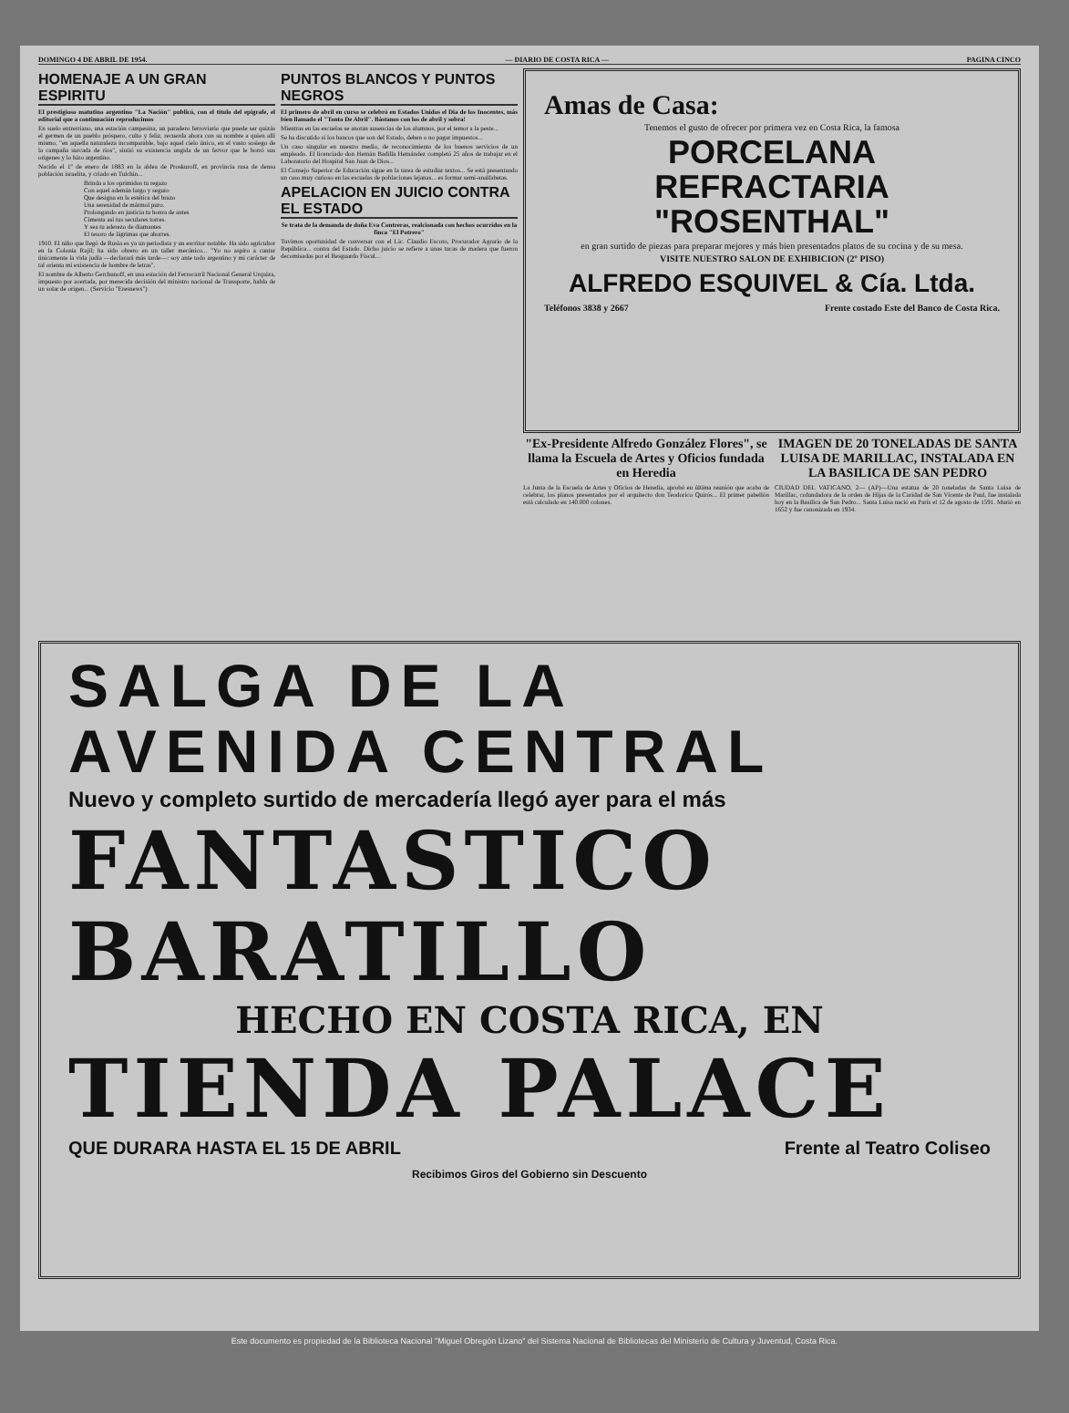DOMINGO 4 DE ABRIL DE 1954. — DIARIO DE COSTA RICA — PAGINA CINCO
HOMENAJE A UN GRAN ESPIRITU
El prestigioso matutino argentino "La Nación" publicó, con el título del epígrafe, el editorial que a continuación reproducimos
En suelo entrerriano, una estación campesina, un paradero ferroviario que puede ser quizás el germen de un pueblo próspero, culto y feliz, recuerda ahora con su nombre a quien allí mismo, "en aquella naturaleza incomparable, bajo aquel cielo único, en el vasto sosiego de la campaña surcada de ríos", sintió su existencia ungida de un fervor que le borró sus orígenes y lo hizo argentino.
Nacido el 1º de enero de 1883 en la aldea de Proskuroff, en provincia rusa de densa población israelita, y criado en Tulchin...
Brinda a los oprimidos tu regazo
Con aquel ademán largo y seguro
Que designa en la estética del brazo
Una serenidad de mármol puro.
Prolongando en justicia tu honra de antes
Cimenta así tus seculares torres.
Y sea tu aderezo de diamantes
El tesoro de lágrimas que ahorres.
1910. El niño que llegó de Rusia es ya un periodista y un escritor notable. Ha sido agricultor en la Colonia Rajil; ha sido obrero en un taller mecánico... "Yo no aspiro a cantar únicamente la vida judía —declarará más tarde—: soy ante todo argentino y mi carácter de tal orienta mi existencia de hombre de letras".
El nombre de Alberto Gerchunoff, en una estación del Ferrocarril Nacional General Urquiza, impuesto por acertada, por merecida decisión del ministro nacional de Transporte, habla de un solar de origen... (Servicio "Eresnews")
PUNTOS BLANCOS Y PUNTOS NEGROS
El primero de abril en curso se celebró en Estados Unidos el Día de los Inocentes, más bien llamado el "Tonto De Abril". Bástanos con los de abril y sobra!
Mientras en las escuelas se anotan ausencias de los alumnos, por el temor a la peste...
Se ha discutido si los bancos que son del Estado, deben o no pagar impuestos...
Un caso singular en nuestro medio, de reconocimiento de los buenos servicios de un empleado. El licenciado don Hernán Badilla Hernández completó 25 años de trabajar en el Laboratorio del Hospital San Juan de Dios...
El Consejo Superior de Educación sigue en la tarea de estudiar textos... Se está presentando un caso muy curioso en las escuelas de poblaciones lejanas... es formar semi-analfabetas.
APELACION EN JUICIO CONTRA EL ESTADO
Se trata de la demanda de doña Eva Contreras, realcionada con hechos ocurridos en la finca "El Potrero"
Tuvimos oportunidad de conversar con el Lic. Claudio Escoto, Procurador Agrario de la República... contra del Estado. Dicho juicio se refiere a unas tucas de madera que fueron decomisadas por el Resguardo Fiscal...
Amas de Casa:
Tenemos el gusto de ofrecer por primera vez en Costa Rica, la famosa
PORCELANA
REFRACTARIA
"ROSENTHAL"
en gran surtido de piezas para preparar mejores y más bien presentados platos de su cocina y de su mesa.
VISITE NUESTRO SALON DE EXHIBICION (2º PISO)
ALFREDO ESQUIVEL & Cía. Ltda.
Teléfonos 3838 y 2667 Frente costado Este del Banco de Costa Rica.
"Ex-Presidente Alfredo González Flores", se llama la Escuela de Artes y Oficios fundada en Heredia
La Junta de la Escuela de Artes y Oficios de Heredia, aprobó en última reunión que acaba de celebrar, los planos presentados por el arquitecto don Teodorico Quirós... El primer pabellón está calculado en 140.000 colones.
IMAGEN DE 20 TONELADAS DE SANTA LUISA DE MARILLAC, INSTALADA EN LA BASILICA DE SAN PEDRO
CIUDAD DEL VATICANO, 2— (AP)—Una estatua de 20 toneladas de Santa Luisa de Marillac, cofundadora de la orden de Hijas de la Caridad de San Vicente de Paul, fue instalada hoy en la Basílica de San Pedro... Santa Luisa nació en París el 12 de agosto de 1591. Murió en 1652 y fue canonizada en 1934.
SALGA DE LA
AVENIDA CENTRAL
Nuevo y completo surtido de mercadería llegó ayer para el más
FANTASTICO
BARATILLO
HECHO EN COSTA RICA, EN
TIENDA PALACE
QUE DURARA HASTA EL 15 DE ABRIL Frente al Teatro Coliseo
Recibimos Giros del Gobierno sin Descuento
Este documento es propiedad de la Biblioteca Nacional "Miguel Obregón Lizano" del Sistema Nacional de Bibliotecas del Ministerio de Cultura y Juventud, Costa Rica.